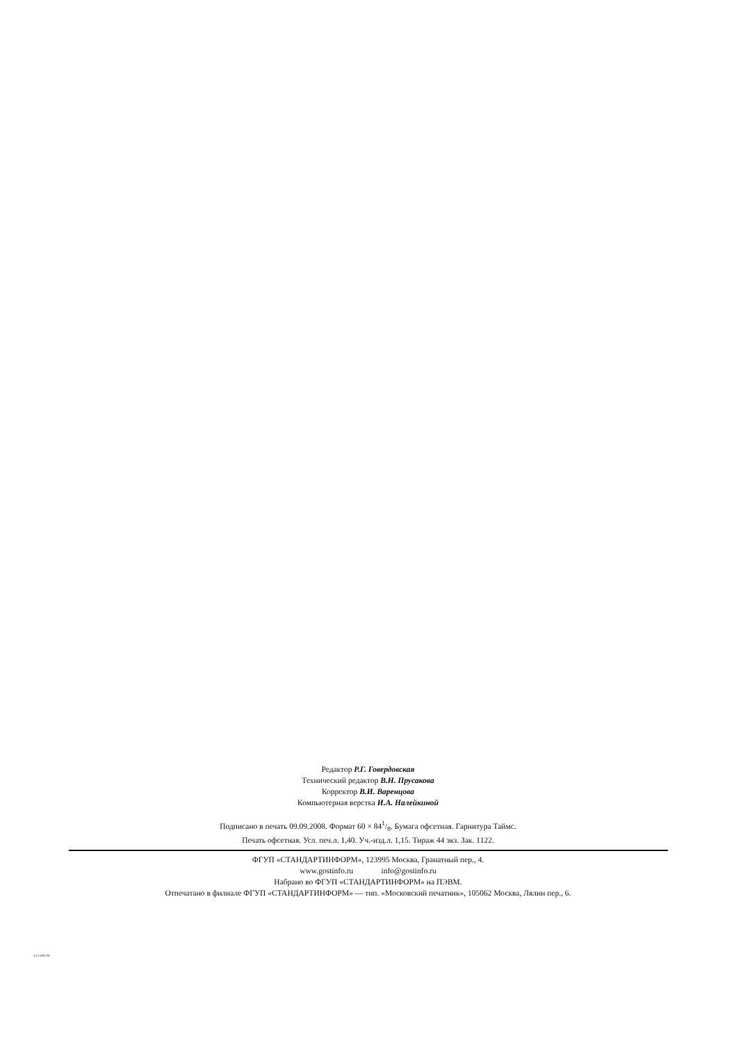Редактор Р.Г. Говердовская
Технический редактор В.Н. Прусакова
Корректор В.И. Варенцова
Компьютерная верстка И.А. Налейкиной
Подписано в печать 09.09.2008. Формат 60 × 841/8. Бумага офсетная. Гарнитура Таймс.
Печать офсетная. Усл. печ.л. 1,40. Уч.-изд.л. 1,15. Тираж 44 экз. Зак. 1122.
ФГУП «СТАНДАРТИНФОРМ», 123995 Москва, Гранатный пер., 4.
www.gostinfo.ru info@gostinfo.ru
Набрано во ФГУП «СТАНДАРТИНФОРМ» на ПЭВМ.
Отпечатано в филиале ФГУП «СТАНДАРТИНФОРМ» — тип. «Московский печатник», 105062 Москва, Лялин пер., 6.
12.2.003-91